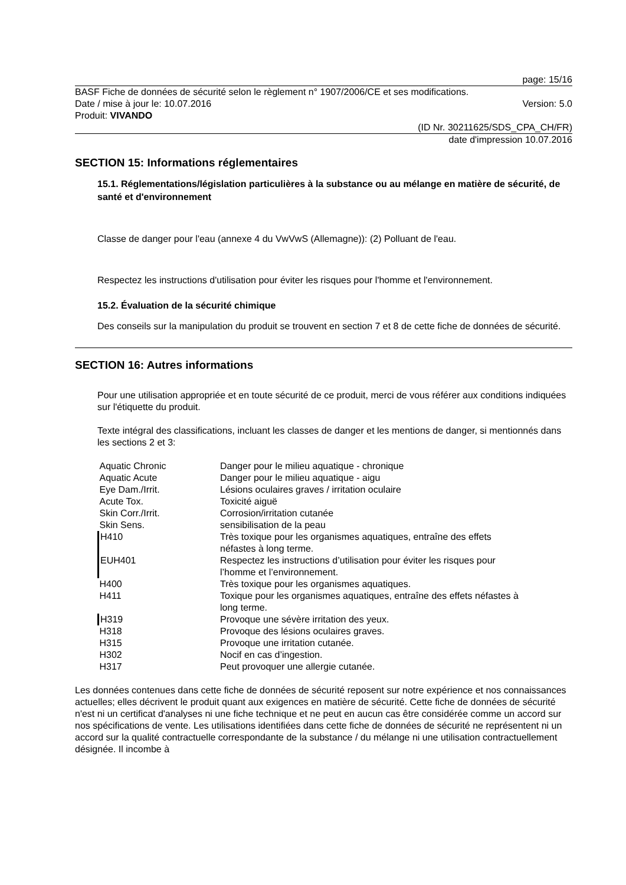page: 15/16
BASF Fiche de données de sécurité selon le règlement n° 1907/2006/CE et ses modifications.
Date / mise à jour le: 10.07.2016
Version: 5.0
Produit: VIVANDO
(ID Nr. 30211625/SDS_CPA_CH/FR)
date d'impression 10.07.2016
SECTION 15: Informations réglementaires
15.1. Réglementations/législation particulières à la substance ou au mélange en matière de sécurité, de santé et d'environnement
Classe de danger pour l'eau (annexe 4 du VwVwS (Allemagne)): (2) Polluant de l'eau.
Respectez les instructions d'utilisation pour éviter les risques pour l'homme et l'environnement.
15.2. Évaluation de la sécurité chimique
Des conseils sur la manipulation du produit se trouvent en section 7 et 8 de cette fiche de données de sécurité.
SECTION 16: Autres informations
Pour une utilisation appropriée et en toute sécurité de ce produit, merci de vous référer aux conditions indiquées sur l'étiquette du produit.
Texte intégral des classifications, incluant les classes de danger et les mentions de danger, si mentionnés dans les sections 2 et 3:
| Aquatic Chronic | Danger pour le milieu aquatique - chronique |
| Aquatic Acute | Danger pour le milieu aquatique - aigu |
| Eye Dam./Irrit. | Lésions oculaires graves / irritation oculaire |
| Acute Tox. | Toxicité aiguë |
| Skin Corr./Irrit. | Corrosion/irritation cutanée |
| Skin Sens. | sensibilisation de la peau |
| H410 | Très toxique pour les organismes aquatiques, entraîne des effets néfastes à long terme. |
| EUH401 | Respectez les instructions d’utilisation pour éviter les risques pour l’homme et l’environnement. |
| H400 | Très toxique pour les organismes aquatiques. |
| H411 | Toxique pour les organismes aquatiques, entraîne des effets néfastes à long terme. |
| H319 | Provoque une sévère irritation des yeux. |
| H318 | Provoque des lésions oculaires graves. |
| H315 | Provoque une irritation cutanée. |
| H302 | Nocif en cas d’ingestion. |
| H317 | Peut provoquer une allergie cutanée. |
Les données contenues dans cette fiche de données de sécurité reposent sur notre expérience et nos connaissances actuelles; elles décrivent le produit quant aux exigences en matière de sécurité. Cette fiche de données de sécurité n'est ni un certificat d'analyses ni une fiche technique et ne peut en aucun cas être considérée comme un accord sur nos spécifications de vente. Les utilisations identifiées dans cette fiche de données de sécurité ne représentent ni un accord sur la qualité contractuelle correspondante de la substance / du mélange ni une utilisation contractuellement désignée. Il incombe à